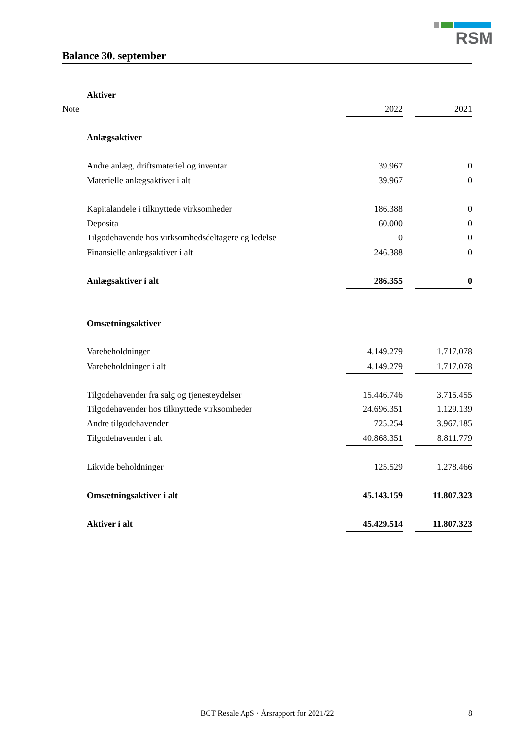RSM
Balance 30. september
| | Aktiver | | | |
| Note | | 2022 | | 2021 |
| | Anlægsaktiver | | | |
| | Andre anlæg, driftsmateriel og inventar | 39.967 | | 0 |
| | Materielle anlægsaktiver i alt | 39.967 | | 0 |
| | Kapitalandele i tilknyttede virksomheder | 186.388 | | 0 |
| | Deposita | 60.000 | | 0 |
| | Tilgodehavende hos virksomhedsdeltagere og ledelse | 0 | | 0 |
| | Finansielle anlægsaktiver i alt | 246.388 | | 0 |
| | Anlægsaktiver i alt | 286.355 | | 0 |
| | Omsætningsaktiver | | | |
| | Varebeholdninger | 4.149.279 | | 1.717.078 |
| | Varebeholdninger i alt | 4.149.279 | | 1.717.078 |
| | Tilgodehavender fra salg og tjenesteydelser | 15.446.746 | | 3.715.455 |
| | Tilgodehavender hos tilknyttede virksomheder | 24.696.351 | | 1.129.139 |
| | Andre tilgodehavender | 725.254 | | 3.967.185 |
| | Tilgodehavender i alt | 40.868.351 | | 8.811.779 |
| | Likvide beholdninger | 125.529 | | 1.278.466 |
| | Omsætningsaktiver i alt | 45.143.159 | | 11.807.323 |
| | Aktiver i alt | 45.429.514 | | 11.807.323 |
BCT Resale ApS · Årsrapport for 2021/22 8